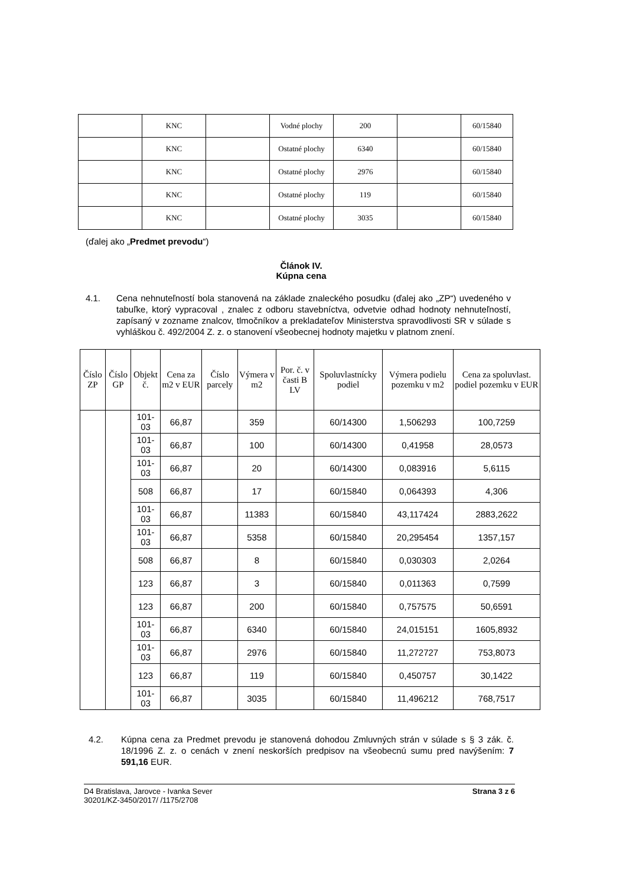| | KNC | | Vodné plochy | 200 | | 60/15840 |
| | KNC | | Ostatné plochy | 6340 | | 60/15840 |
| | KNC | | Ostatné plochy | 2976 | | 60/15840 |
| | KNC | | Ostatné plochy | 119 | | 60/15840 |
| | KNC | | Ostatné plochy | 3035 | | 60/15840 |
(ďalej ako „Predmet prevodu“)
Článok IV.
Kúpna cena
4.1. Cena nehnuteľností bola stanovená na základe znaleckého posudku (ďalej ako „ZP“) uvedeného v tabuľke, ktorý vypracoval , znalec z odboru stavebníctva, odvetvie odhad hodnoty nehnuteľností, zapísaný v zozname znalcov, tlmočníkov a prekladateľov Ministerstva spravodlivosti SR v súlade s vyhláškou č. 492/2004 Z. z. o stanovení všeobecnej hodnoty majetku v platnom znení.
| Číslo ZP | Číslo GP | Objekt č. | Cena za m2 v EUR | Číslo parcely | Výmera v m2 | Por. č. v časti B LV | Spoluvlastnícky podiel | Výmera podielu pozemku v m2 | Cena za spoluvlast. podiel pozemku v EUR |
| --- | --- | --- | --- | --- | --- | --- | --- | --- | --- |
| | | 101-03 | 66,87 | | 359 | | 60/14300 | 1,506293 | 100,7259 |
| | | 101-03 | 66,87 | | 100 | | 60/14300 | 0,41958 | 28,0573 |
| | | 101-03 | 66,87 | | 20 | | 60/14300 | 0,083916 | 5,6115 |
| | | 508 | 66,87 | | 17 | | 60/15840 | 0,064393 | 4,306 |
| | | 101-03 | 66,87 | | 11383 | | 60/15840 | 43,117424 | 2883,2622 |
| | | 101-03 | 66,87 | | 5358 | | 60/15840 | 20,295454 | 1357,157 |
| | | 508 | 66,87 | | 8 | | 60/15840 | 0,030303 | 2,0264 |
| | | 123 | 66,87 | | 3 | | 60/15840 | 0,011363 | 0,7599 |
| | | 123 | 66,87 | | 200 | | 60/15840 | 0,757575 | 50,6591 |
| | | 101-03 | 66,87 | | 6340 | | 60/15840 | 24,015151 | 1605,8932 |
| | | 101-03 | 66,87 | | 2976 | | 60/15840 | 11,272727 | 753,8073 |
| | | 123 | 66,87 | | 119 | | 60/15840 | 0,450757 | 30,1422 |
| | | 101-03 | 66,87 | | 3035 | | 60/15840 | 11,496212 | 768,7517 |
4.2. Kúpna cena za Predmet prevodu je stanovená dohodou Zmluvných strán v súlade s § 3 zák. č. 18/1996 Z. z. o cenách v znení neskorších predpisov na všeobecnú sumu pred navýšením: 7 591,16 EUR.
D4 Bratislava, Jarovce - Ivanka Sever
30201/KZ-3450/2017/ /1175/2708
Strana 3 z 6